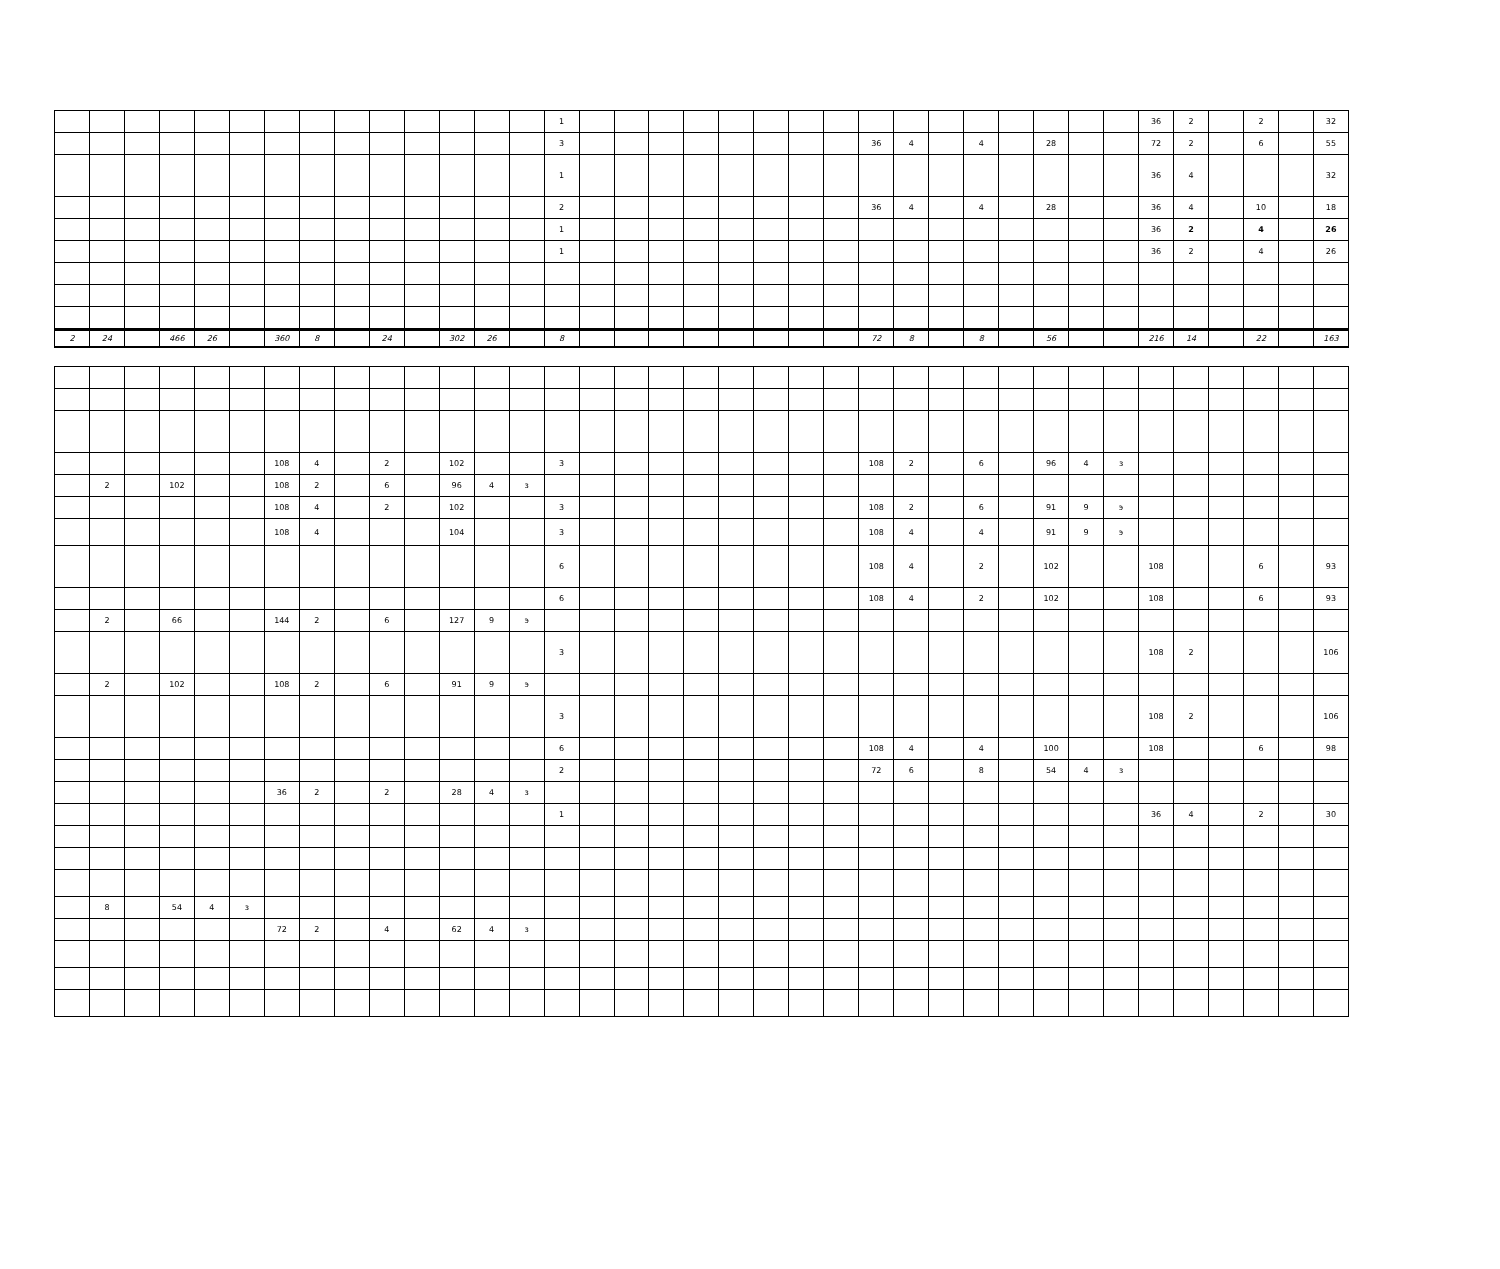| | | | | | | | | | | | | | | 1 | | | | | | | | | | | | | | | | | 36 | 2 | | 2 | | 32 |
| | | | | | | | | | | | | | | 3 | | | | | | | | | 36 | 4 | | 4 | | 28 | | | 72 | 2 | | 6 | | 55 |
| | | | | | | | | | | | | | | 1 | | | | | | | | | | | | | | | | | 36 | 4 | | | | 32 |
| | | | | | | | | | | | | | | 2 | | | | | | | | | 36 | 4 | | 4 | | 28 | | | 36 | 4 | | 10 | | 18 |
| | | | | | | | | | | | | | | 1 | | | | | | | | | | | | | | | | | 36 | 2 | | 4 | | 26 |
| | | | | | | | | | | | | | | 1 | | | | | | | | | | | | | | | | | 36 | 2 | | 4 | | 26 |
| 2 | 24 | | 466 | 26 | | 360 | 8 | | 24 | | 302 | 26 | | 8 | | | | | | | | | 72 | 8 | | 8 | | 56 | | | 216 | 14 | | 22 | | 163 |
| | | | | | | 108 | 4 | | 2 | | 102 | | | 3 | | | | | | | | | 108 | 2 | | 6 | | 96 | 4 | з | | | | | | |
| | 2 | | 102 | | | 108 | 2 | | 6 | | 96 | 4 | з | | | | | | | | | | | | | | | | | | | | | | | |
| | | | | | | 108 | 4 | | 2 | | 102 | | | 3 | | | | | | | | | 108 | 2 | | 6 | | 91 | 9 | э | | | | | | |
| | | | | | | 108 | 4 | | | | 104 | | | 3 | | | | | | | | | 108 | 4 | | 4 | | 91 | 9 | э | | | | | | |
| | | | | | | | | | | | | | | 6 | | | | | | | | | 108 | 4 | | 2 | | 102 | | | 108 | | | 6 | | 93 |
| | | | | | | | | | | | | | | 6 | | | | | | | | | 108 | 4 | | 2 | | 102 | | | 108 | | | 6 | | 93 |
| | 2 | | 66 | | | 144 | 2 | | 6 | | 127 | 9 | э | | | | | | | | | | | | | | | | | | | | | | | |
| | | | | | | | | | | | | | | 3 | | | | | | | | | | | | | | | | | 108 | 2 | | | | 106 |
| | 2 | | 102 | | | 108 | 2 | | 6 | | 91 | 9 | э | | | | | | | | | | | | | | | | | | | | | | | |
| | | | | | | | | | | | | | | 3 | | | | | | | | | | | | | | | | | 108 | 2 | | | | 106 |
| | | | | | | | | | | | | | | 6 | | | | | | | | | 108 | 4 | | 4 | | 100 | | | 108 | | | 6 | | 98 |
| | | | | | | | | | | | | | | 2 | | | | | | | | | 72 | 6 | | 8 | | 54 | 4 | з | | | | | | |
| | | | | | | 36 | 2 | | 2 | | 28 | 4 | з | | | | | | | | | | | | | | | | | | | | | | | |
| | | | | | | | | | | | | | | 1 | | | | | | | | | | | | | | | | | 36 | 4 | | 2 | | 30 |
| | 8 | | 54 | 4 | з | | | | | | | | | | | | | | | | | | | | | | | | | | | | | | | |
| | | | | | | 72 | 2 | | 4 | | 62 | 4 | з | | | | | | | | | | | | | | | | | | | | | | | |